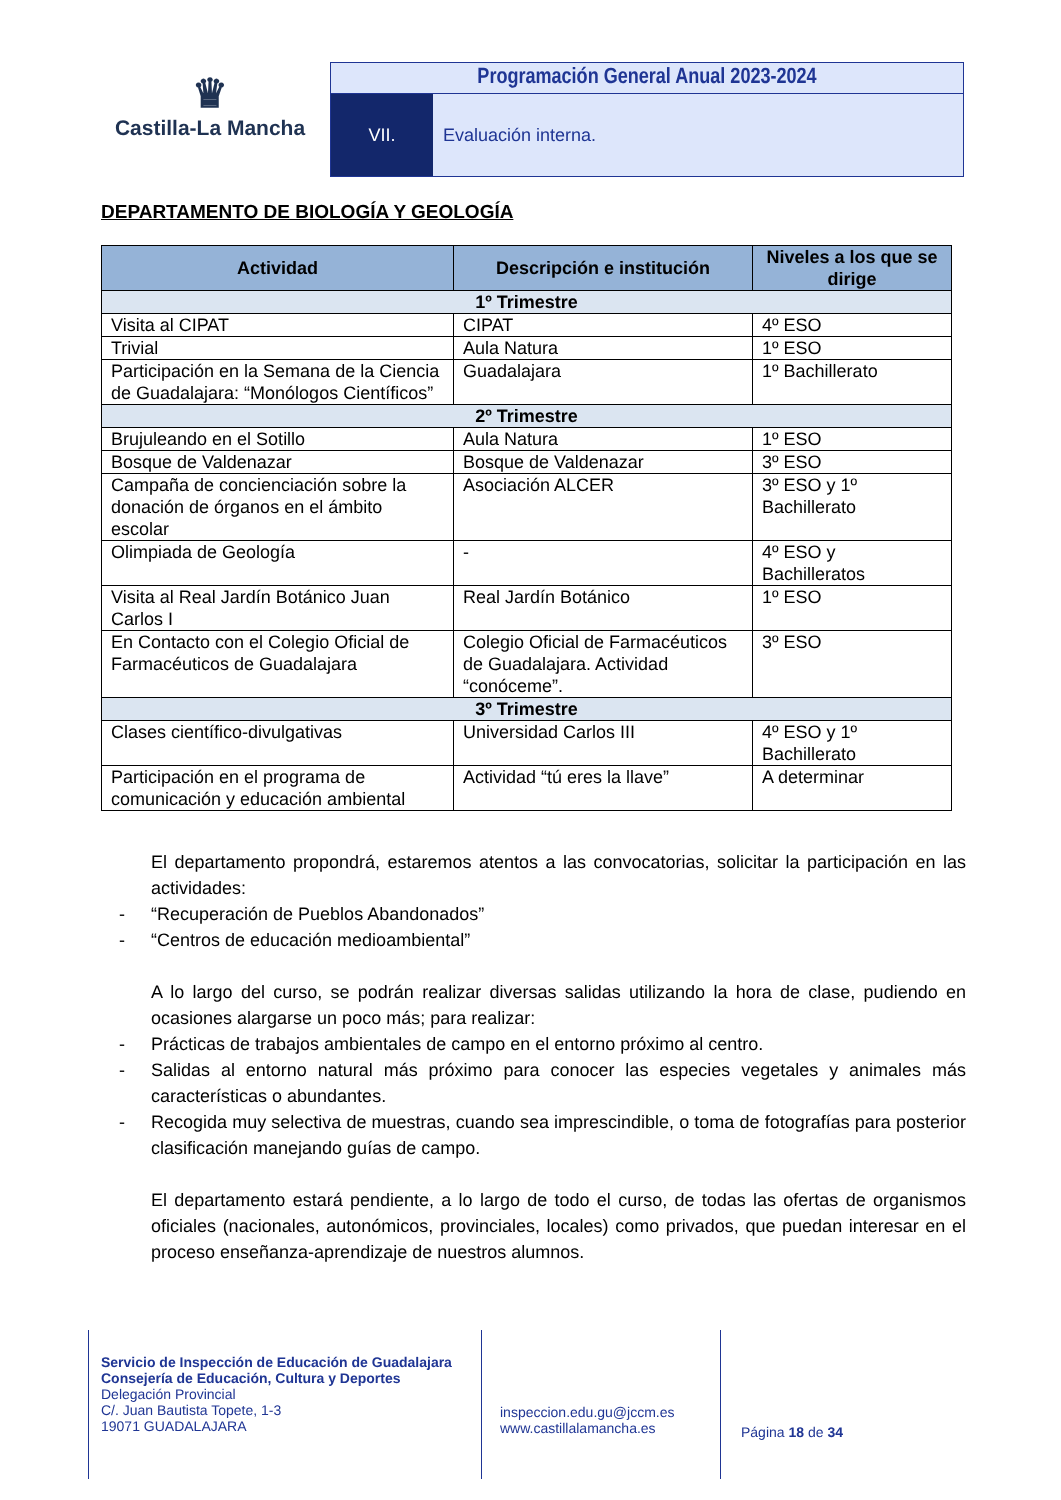♛
Castilla-La Mancha
Programación General Anual 2023-2024
VII. Evaluación interna.
DEPARTAMENTO DE BIOLOGÍA Y GEOLOGÍA
| Actividad | Descripción e institución | Niveles a los que se dirige |
| --- | --- | --- |
| 1º Trimestre | | |
| Visita al CIPAT | CIPAT | 4º ESO |
| Trivial | Aula Natura | 1º ESO |
| Participación en la Semana de la Ciencia de Guadalajara: “Monólogos Científicos” | Guadalajara | 1º Bachillerato |
| 2º Trimestre | | |
| Brujuleando en el Sotillo | Aula Natura | 1º ESO |
| Bosque de Valdenazar | Bosque de Valdenazar | 3º ESO |
| Campaña de concienciación sobre la donación de órganos en el ámbito escolar | Asociación ALCER | 3º ESO y 1º Bachillerato |
| Olimpiada de Geología | - | 4º ESO y Bachilleratos |
| Visita al Real Jardín Botánico Juan Carlos I | Real Jardín Botánico | 1º ESO |
| En Contacto con el Colegio Oficial de Farmacéuticos de Guadalajara | Colegio Oficial de Farmacéuticos de Guadalajara. Actividad “conóceme”. | 3º ESO |
| 3º Trimestre | | |
| Clases científico-divulgativas | Universidad Carlos III | 4º ESO y 1º Bachillerato |
| Participación en el programa de comunicación y educación ambiental | Actividad “tú eres la llave” | A determinar |
El departamento propondrá, estaremos atentos a las convocatorias, solicitar la participación en las actividades:
- “Recuperación de Pueblos Abandonados”
- “Centros de educación medioambiental”
A lo largo del curso, se podrán realizar diversas salidas utilizando la hora de clase, pudiendo en ocasiones alargarse un poco más; para realizar:
- Prácticas de trabajos ambientales de campo en el entorno próximo al centro.
- Salidas al entorno natural más próximo para conocer las especies vegetales y animales más características o abundantes.
- Recogida muy selectiva de muestras, cuando sea imprescindible, o toma de fotografías para posterior clasificación manejando guías de campo.
El departamento estará pendiente, a lo largo de todo el curso, de todas las ofertas de organismos oficiales (nacionales, autonómicos, provinciales, locales) como privados, que puedan interesar en el proceso enseñanza-aprendizaje de nuestros alumnos.
Servicio de Inspección de Educación de Guadalajara
Consejería de Educación, Cultura y Deportes
Delegación Provincial
C/. Juan Bautista Topete, 1-3
19071 GUADALAJARA
inspeccion.edu.gu@jccm.es
www.castillalamancha.es
Página 18 de 34